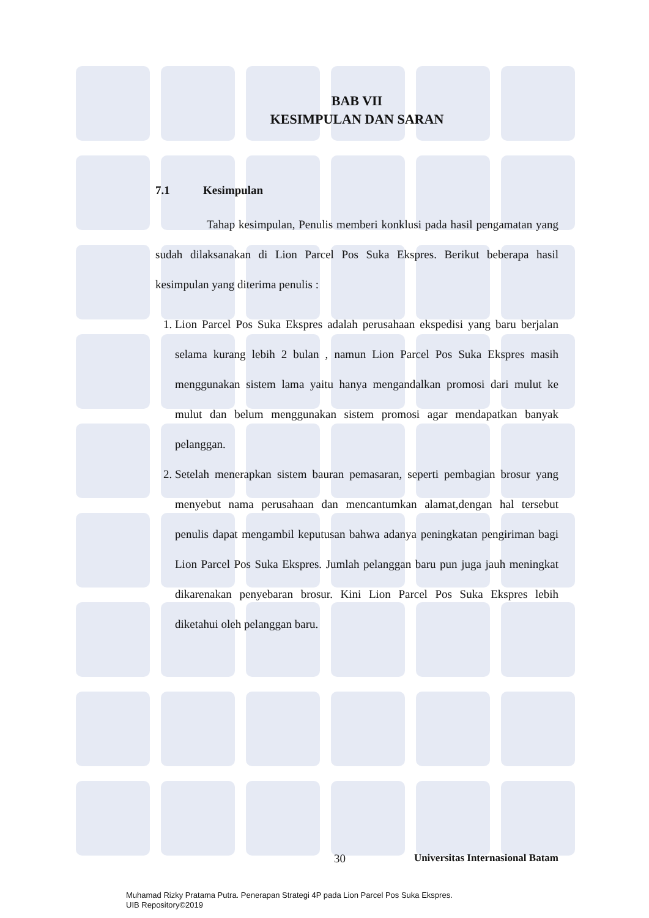BAB VII
KESIMPULAN DAN SARAN
7.1 Kesimpulan
Tahap kesimpulan, Penulis memberi konklusi pada hasil pengamatan yang sudah dilaksanakan di Lion Parcel Pos Suka Ekspres. Berikut beberapa hasil kesimpulan yang diterima penulis :
1. Lion Parcel Pos Suka Ekspres adalah perusahaan ekspedisi yang baru berjalan selama kurang lebih 2 bulan , namun Lion Parcel Pos Suka Ekspres masih menggunakan sistem lama yaitu hanya mengandalkan promosi dari mulut ke mulut dan belum menggunakan sistem promosi agar mendapatkan banyak pelanggan.
2. Setelah menerapkan sistem bauran pemasaran, seperti pembagian brosur yang menyebut nama perusahaan dan mencantumkan alamat,dengan hal tersebut penulis dapat mengambil keputusan bahwa adanya peningkatan pengiriman bagi Lion Parcel Pos Suka Ekspres. Jumlah pelanggan baru pun juga jauh meningkat dikarenakan penyebaran brosur. Kini Lion Parcel Pos Suka Ekspres lebih diketahui oleh pelanggan baru.
30 Universitas Internasional Batam
Muhamad Rizky Pratama Putra. Penerapan Strategi 4P pada Lion Parcel Pos Suka Ekspres.
UIB Repository©2019